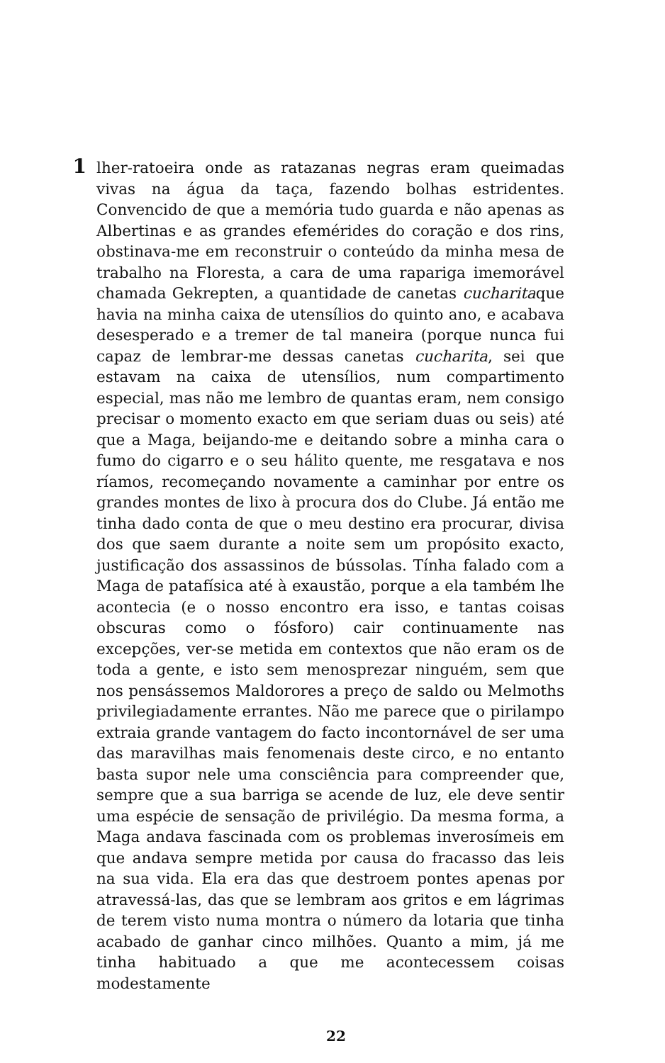1
lher-ratoeira onde as ratazanas negras eram queimadas vivas na água da taça, fazendo bolhas estridentes. Convencido de que a memória tudo guarda e não apenas as Albertinas e as grandes efemérides do coração e dos rins, obstinava-me em reconstruir o conteúdo da minha mesa de trabalho na Floresta, a cara de uma rapariga imemorável chamada Gekrepten, a quantidade de canetas cucharitaque havia na minha caixa de utensílios do quinto ano, e acabava desesperado e a tremer de tal maneira (porque nunca fui capaz de lembrar-me dessas canetas cucharita, sei que estavam na caixa de utensílios, num compartimento especial, mas não me lembro de quantas eram, nem consigo precisar o momento exacto em que seriam duas ou seis) até que a Maga, beijando-me e deitando sobre a minha cara o fumo do cigarro e o seu hálito quente, me resgatava e nos ríamos, recomeçando novamente a caminhar por entre os grandes montes de lixo à procura dos do Clube. Já então me tinha dado conta de que o meu destino era procurar, divisa dos que saem durante a noite sem um propósito exacto, justificação dos assassinos de bússolas. Tínha falado com a Maga de patafísica até à exaustão, porque a ela também lhe acontecia (e o nosso encontro era isso, e tantas coisas obscuras como o fósforo) cair continuamente nas excepções, ver-se metida em contextos que não eram os de toda a gente, e isto sem menosprezar ninguém, sem que nos pensássemos Maldorores a preço de saldo ou Melmoths privilegiadamente errantes. Não me parece que o pirilampo extraia grande vantagem do facto incontornável de ser uma das maravilhas mais fenomenais deste circo, e no entanto basta supor nele uma consciência para compreender que, sempre que a sua barriga se acende de luz, ele deve sentir uma espécie de sensação de privilégio. Da mesma forma, a Maga andava fascinada com os problemas inverosímeis em que andava sempre metida por causa do fracasso das leis na sua vida. Ela era das que destroem pontes apenas por atravessá-las, das que se lembram aos gritos e em lágrimas de terem visto numa montra o número da lotaria que tinha acabado de ganhar cinco milhões. Quanto a mim, já me tinha habituado a que me acontecessem coisas modestamente
22